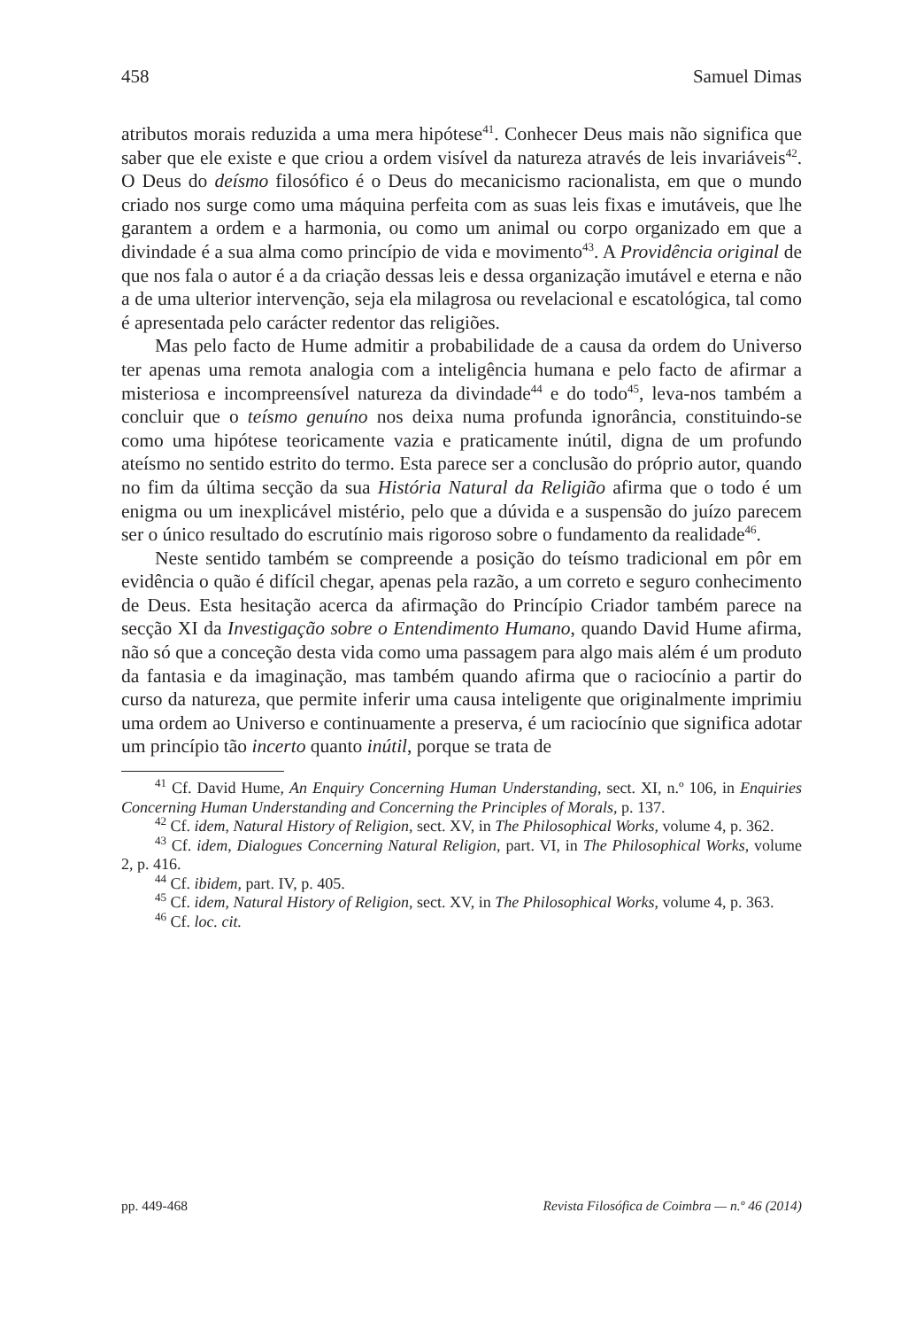458 Samuel Dimas
atributos morais reduzida a uma mera hipótese<sup>41</sup>. Conhecer Deus mais não significa que saber que ele existe e que criou a ordem visível da natureza através de leis invariáveis<sup>42</sup>. O Deus do deísmo filosófico é o Deus do mecanicismo racionalista, em que o mundo criado nos surge como uma máquina perfeita com as suas leis fixas e imutáveis, que lhe garantem a ordem e a harmonia, ou como um animal ou corpo organizado em que a divindade é a sua alma como princípio de vida e movimento<sup>43</sup>. A Providência original de que nos fala o autor é a da criação dessas leis e dessa organização imutável e eterna e não a de uma ulterior intervenção, seja ela milagrosa ou revelacional e escatológica, tal como é apresentada pelo carácter redentor das religiões.
Mas pelo facto de Hume admitir a probabilidade de a causa da ordem do Universo ter apenas uma remota analogia com a inteligência humana e pelo facto de afirmar a misteriosa e incompreensível natureza da divindade<sup>44</sup> e do todo<sup>45</sup>, leva-nos também a concluir que o teísmo genuíno nos deixa numa profunda ignorância, constituindo-se como uma hipótese teoricamente vazia e praticamente inútil, digna de um profundo ateísmo no sentido estrito do termo. Esta parece ser a conclusão do próprio autor, quando no fim da última secção da sua História Natural da Religião afirma que o todo é um enigma ou um inexplicável mistério, pelo que a dúvida e a suspensão do juízo parecem ser o único resultado do escrutínio mais rigoroso sobre o fundamento da realidade<sup>46</sup>.
Neste sentido também se compreende a posição do teísmo tradicional em pôr em evidência o quão é difícil chegar, apenas pela razão, a um correto e seguro conhecimento de Deus. Esta hesitação acerca da afirmação do Princípio Criador também parece na secção XI da Investigação sobre o Entendimento Humano, quando David Hume afirma, não só que a conceção desta vida como uma passagem para algo mais além é um produto da fantasia e da imaginação, mas também quando afirma que o raciocínio a partir do curso da natureza, que permite inferir uma causa inteligente que originalmente imprimiu uma ordem ao Universo e continuamente a preserva, é um raciocínio que significa adotar um princípio tão incerto quanto inútil, porque se trata de
<sup>41</sup> Cf. David Hume, An Enquiry Concerning Human Understanding, sect. XI, n.º 106, in Enquiries Concerning Human Understanding and Concerning the Principles of Morals, p. 137.
<sup>42</sup> Cf. idem, Natural History of Religion, sect. XV, in The Philosophical Works, volume 4, p. 362.
<sup>43</sup> Cf. idem, Dialogues Concerning Natural Religion, part. VI, in The Philosophical Works, volume 2, p. 416.
<sup>44</sup> Cf. ibidem, part. IV, p. 405.
<sup>45</sup> Cf. idem, Natural History of Religion, sect. XV, in The Philosophical Works, volume 4, p. 363.
<sup>46</sup> Cf. loc. cit.
pp. 449-468 Revista Filosófica de Coimbra — n.º 46 (2014)